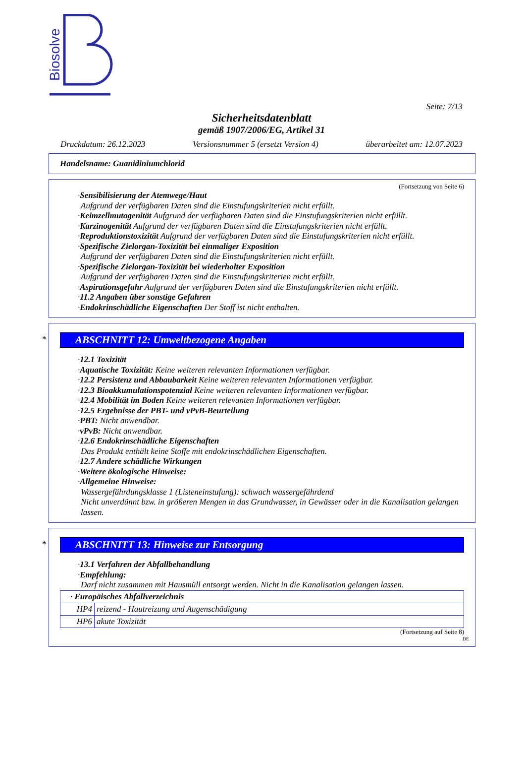Biosolve
Seite: 7/13
Sicherheitsdatenblatt
gemäß 1907/2006/EG, Artikel 31
Druckdatum: 26.12.2023 Versionsnummer 5 (ersetzt Version 4) überarbeitet am: 12.07.2023
Handelsname: Guanidiniumchlorid
(Fortsetzung von Seite 6)
·Sensibilisierung der Atemwege/Haut
Aufgrund der verfügbaren Daten sind die Einstufungskriterien nicht erfüllt.
·Keimzellmutagenität Aufgrund der verfügbaren Daten sind die Einstufungskriterien nicht erfüllt.
·Karzinogenität Aufgrund der verfügbaren Daten sind die Einstufungskriterien nicht erfüllt.
·Reproduktionstoxizität Aufgrund der verfügbaren Daten sind die Einstufungskriterien nicht erfüllt.
·Spezifische Zielorgan-Toxizität bei einmaliger Exposition
Aufgrund der verfügbaren Daten sind die Einstufungskriterien nicht erfüllt.
·Spezifische Zielorgan-Toxizität bei wiederholter Exposition
Aufgrund der verfügbaren Daten sind die Einstufungskriterien nicht erfüllt.
·Aspirationsgefahr Aufgrund der verfügbaren Daten sind die Einstufungskriterien nicht erfüllt.
·11.2 Angaben über sonstige Gefahren
·Endokrinschädliche Eigenschaften Der Stoff ist nicht enthalten.
*
ABSCHNITT 12: Umweltbezogene Angaben
·12.1 Toxizität
·Aquatische Toxizität: Keine weiteren relevanten Informationen verfügbar.
·12.2 Persistenz und Abbaubarkeit Keine weiteren relevanten Informationen verfügbar.
·12.3 Bioakkumulationspotenzial Keine weiteren relevanten Informationen verfügbar.
·12.4 Mobilität im Boden Keine weiteren relevanten Informationen verfügbar.
·12.5 Ergebnisse der PBT- und vPvB-Beurteilung
·PBT: Nicht anwendbar.
·vPvB: Nicht anwendbar.
·12.6 Endokrinschädliche Eigenschaften
Das Produkt enthält keine Stoffe mit endokrinschädlichen Eigenschaften.
·12.7 Andere schädliche Wirkungen
·Weitere ökologische Hinweise:
·Allgemeine Hinweise:
Wassergefährdungsklasse 1 (Listeneinstufung): schwach wassergefährdend
Nicht unverdünnt bzw. in größeren Mengen in das Grundwasser, in Gewässer oder in die Kanalisation gelangen lassen.
*
ABSCHNITT 13: Hinweise zur Entsorgung
·13.1 Verfahren der Abfallbehandlung
·Empfehlung:
Darf nicht zusammen mit Hausmüll entsorgt werden. Nicht in die Kanalisation gelangen lassen.
| · Europäisches Abfallverzeichnis | |
| HP4 | reizend - Hautreizung und Augenschädigung |
| HP6 | akute Toxizität |
(Fortsetzung auf Seite 8)
DE